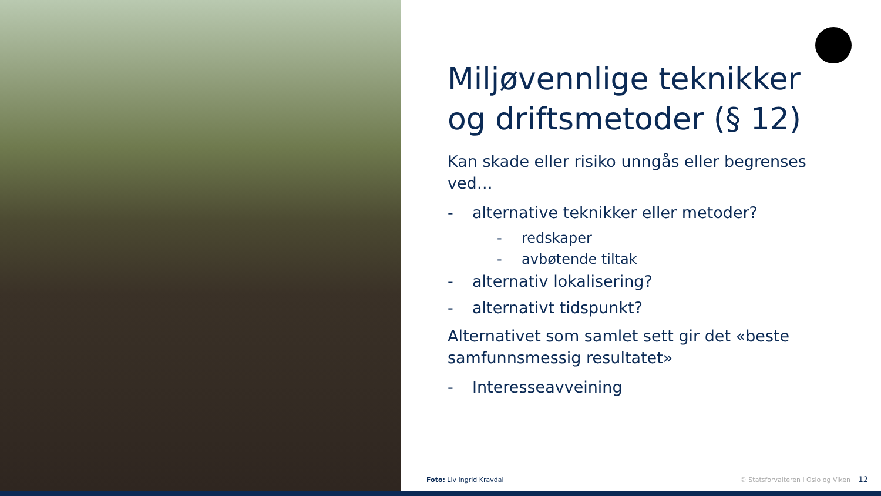Miljøvennlige teknikker og driftsmetoder (§ 12)
Kan skade eller risiko unngås eller begrenses ved…
- alternative teknikker eller metoder?
- redskaper
- avbøtende tiltak
- alternativ lokalisering?
- alternativt tidspunkt?
Alternativet som samlet sett gir det «beste samfunnsmessig resultatet»
- Interesseavveining
Foto: Liv Ingrid Kravdal
© Statsforvalteren i Oslo og Viken 12